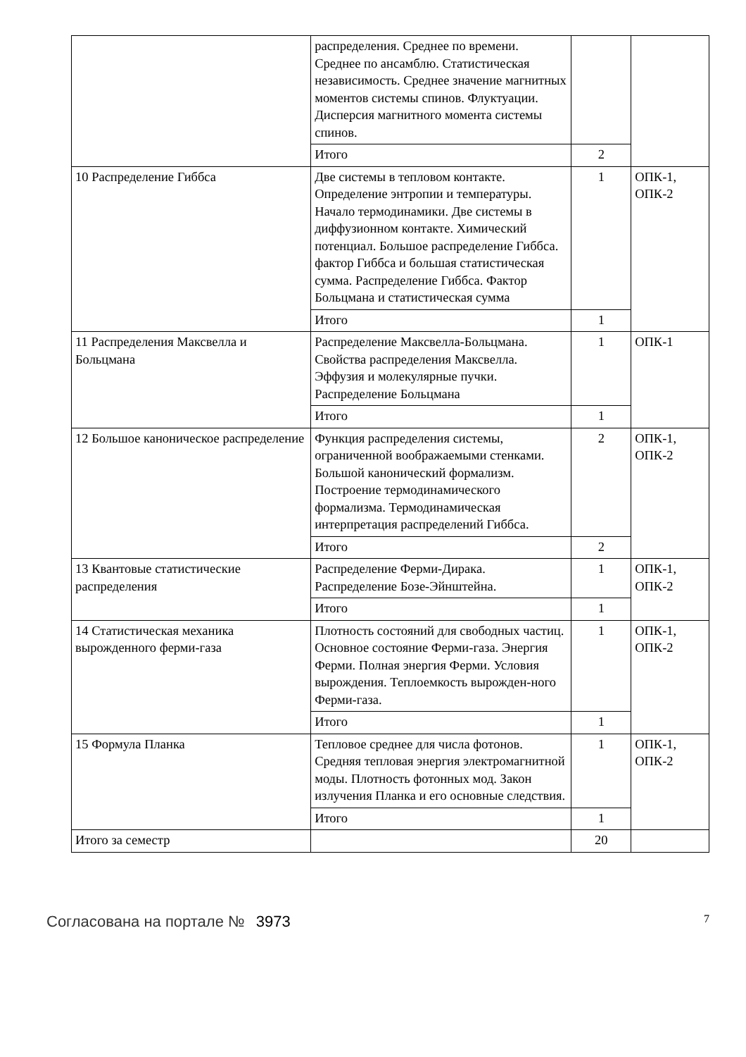| | распределения. Среднее по времени. Среднее по ансамблю. Статистическая независимость. Среднее значение магнитных моментов системы спинов. Флуктуации. Дисперсия магнитного момента системы спинов. | | |
| | Итого | 2 | |
| 10 Распределение Гиббса | Две системы в тепловом контакте. Определение энтропии и температуры. Начало термодинамики. Две системы в диффузионном контакте. Химический потенциал. Большое распределение Гиббса. фактор Гиббса и большая статистическая сумма. Распределение Гиббса. Фактор Больцмана и статистическая сумма | 1 | ОПК-1, ОПК-2 |
| | Итого | 1 | |
| 11 Распределения Максвелла и Больцмана | Распределение Максвелла-Больцмана. Свойства распределения Максвелла. Эффузия и молекулярные пучки. Распределение Больцмана | 1 | ОПК-1 |
| | Итого | 1 | |
| 12 Большое каноническое распределение | Функция распределения системы, ограниченной воображаемыми стенками. Большой канонический формализм. Построение термодинамического формализма. Термодинамическая интерпретация распределений Гиббса. | 2 | ОПК-1, ОПК-2 |
| | Итого | 2 | |
| 13 Квантовые статистические распределения | Распределение Ферми-Дирака. Распределение Бозе-Эйнштейна. | 1 | ОПК-1, ОПК-2 |
| | Итого | 1 | |
| 14 Статистическая механика вырожденного ферми-газа | Плотность состояний для свободных частиц. Основное состояние Ферми-газа. Энергия Ферми. Полная энергия Ферми. Условия вырождения. Теплоемкость вырожден-ного Ферми-газа. | 1 | ОПК-1, ОПК-2 |
| | Итого | 1 | |
| 15 Формула Планка | Тепловое среднее для числа фотонов. Средняя тепловая энергия электромагнитной моды. Плотность фотонных мод. Закон излучения Планка и его основные следствия. | 1 | ОПК-1, ОПК-2 |
| | Итого | 1 | |
| Итого за семестр | | 20 | |
Согласована на портале № 3973
7